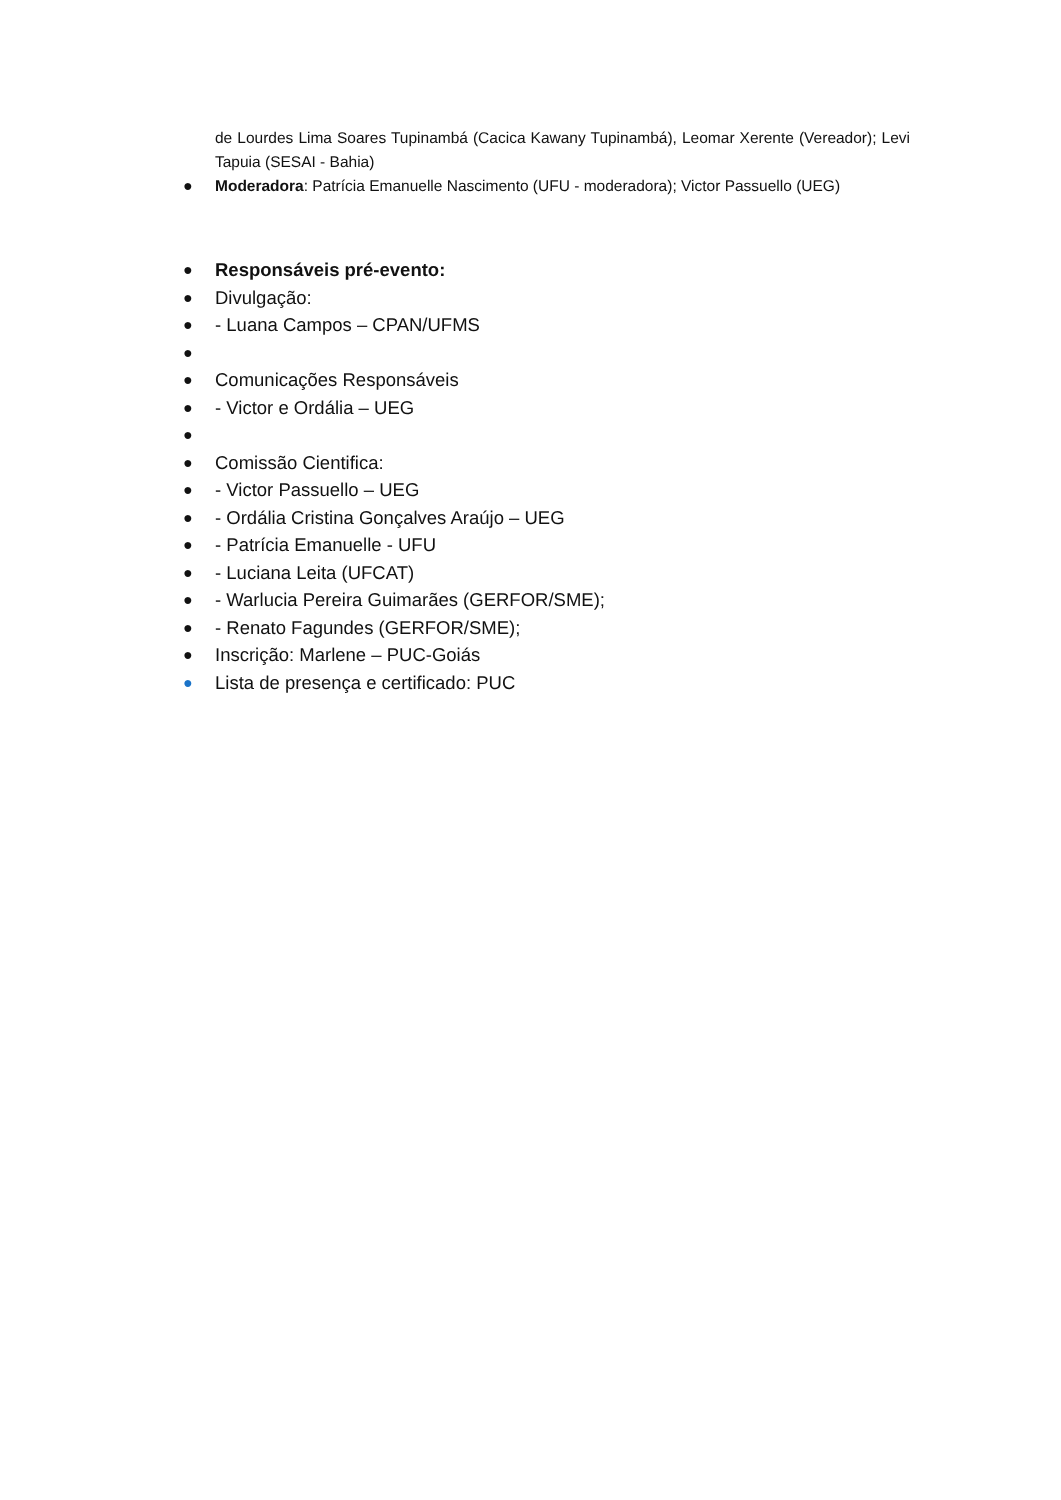de Lourdes Lima Soares Tupinambá (Cacica Kawany Tupinambá), Leomar Xerente (Vereador); Levi Tapuia (SESAI - Bahia)
● Moderadora: Patrícia Emanuelle Nascimento (UFU - moderadora); Victor Passuello (UEG)
●
Responsáveis pré-evento:
●
Divulgação:
●
- Luana Campos – CPAN/UFMS
●
●
Comunicações Responsáveis
●
- Victor e Ordália – UEG
●
●
Comissão Cientifica:
●
- Victor Passuello – UEG
●
- Ordália Cristina Gonçalves Araújo – UEG
●
- Patrícia Emanuelle - UFU
●
- Luciana Leita (UFCAT)
●
- Warlucia Pereira Guimarães (GERFOR/SME);
●
- Renato Fagundes (GERFOR/SME);
●
Inscrição: Marlene – PUC-Goiás
●
Lista de presença e certificado: PUC